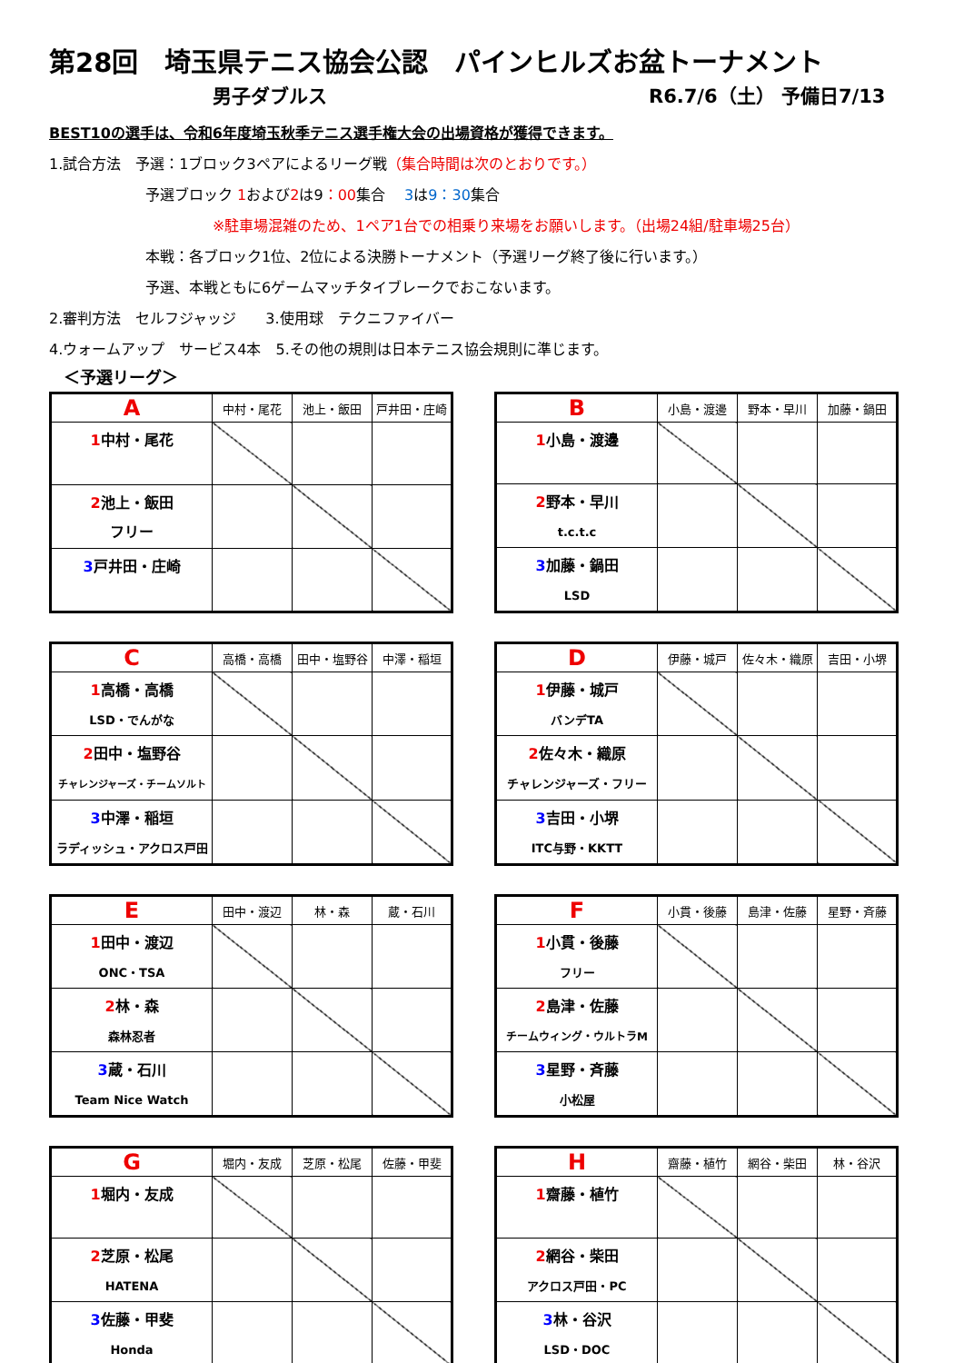第28回　埼玉県テニス協会公認　パインヒルズお盆トーナメント
男子ダブルス R6.7/6（土） 予備日7/13
BEST10の選手は、令和6年度埼玉秋季テニス選手権大会の出場資格が獲得できます。
1.試合方法　予選：1ブロック3ペアによるリーグ戦（集合時間は次のとおりです。）
予選ブロック 1および2は9：00集合　 3は9：30集合
※駐車場混雑のため、1ペア1台での相乗り来場をお願いします。（出場24組/駐車場25台）
本戦：各ブロック1位、2位による決勝トーナメント（予選リーグ終了後に行います。）
予選、本戦ともに6ゲームマッチタイブレークでおこないます。
2.審判方法　セルフジャッジ　　3.使用球　テクニファイバー
4.ウォームアップ　サービス4本　5.その他の規則は日本テニス協会規則に準じます。
＜予選リーグ＞
| A | 中村・尾花 | 池上・飯田 | 戸井田・庄崎 |
| --- | --- | --- | --- |
| 1 中村・尾花 | | | |
| 2 池上・飯田 フリー | | | |
| 3 戸井田・庄崎 | | | |
| B | 小島・渡邊 | 野本・早川 | 加藤・鍋田 |
| --- | --- | --- | --- |
| 1 小島・渡邊 | | | |
| 2 野本・早川 t.c.t.c | | | |
| 3 加藤・鍋田 LSD | | | |
| C | 高橋・高橋 | 田中・塩野谷 | 中澤・稲垣 |
| --- | --- | --- | --- |
| 1 高橋・高橋 LSD・でんがな | | | |
| 2 田中・塩野谷 チャレンジャーズ・チームソルト | | | |
| 3 中澤・稲垣 ラディッシュ・アクロス戸田 | | | |
| D | 伊藤・城戸 | 佐々木・織原 | 吉田・小堺 |
| --- | --- | --- | --- |
| 1 伊藤・城戸 バンデTA | | | |
| 2 佐々木・織原 チャレンジャーズ・フリー | | | |
| 3 吉田・小堺 ITC与野・KKTT | | | |
| E | 田中・渡辺 | 林・森 | 蔵・石川 |
| --- | --- | --- | --- |
| 1 田中・渡辺 ONC・TSA | | | |
| 2 林・森 森林忍者 | | | |
| 3 蔵・石川 Team Nice Watch | | | |
| F | 小貫・後藤 | 島津・佐藤 | 星野・斉藤 |
| --- | --- | --- | --- |
| 1 小貫・後藤 フリー | | | |
| 2 島津・佐藤 チームウィング・ウルトラM | | | |
| 3 星野・斉藤 小松屋 | | | |
| G | 堀内・友成 | 芝原・松尾 | 佐藤・甲斐 |
| --- | --- | --- | --- |
| 1 堀内・友成 | | | |
| 2 芝原・松尾 HATENA | | | |
| 3 佐藤・甲斐 Honda | | | |
| H | 齋藤・植竹 | 網谷・柴田 | 林・谷沢 |
| --- | --- | --- | --- |
| 1 齋藤・植竹 | | | |
| 2 網谷・柴田 アクロス戸田・PC | | | |
| 3 林・谷沢 LSD・DOC | | | |